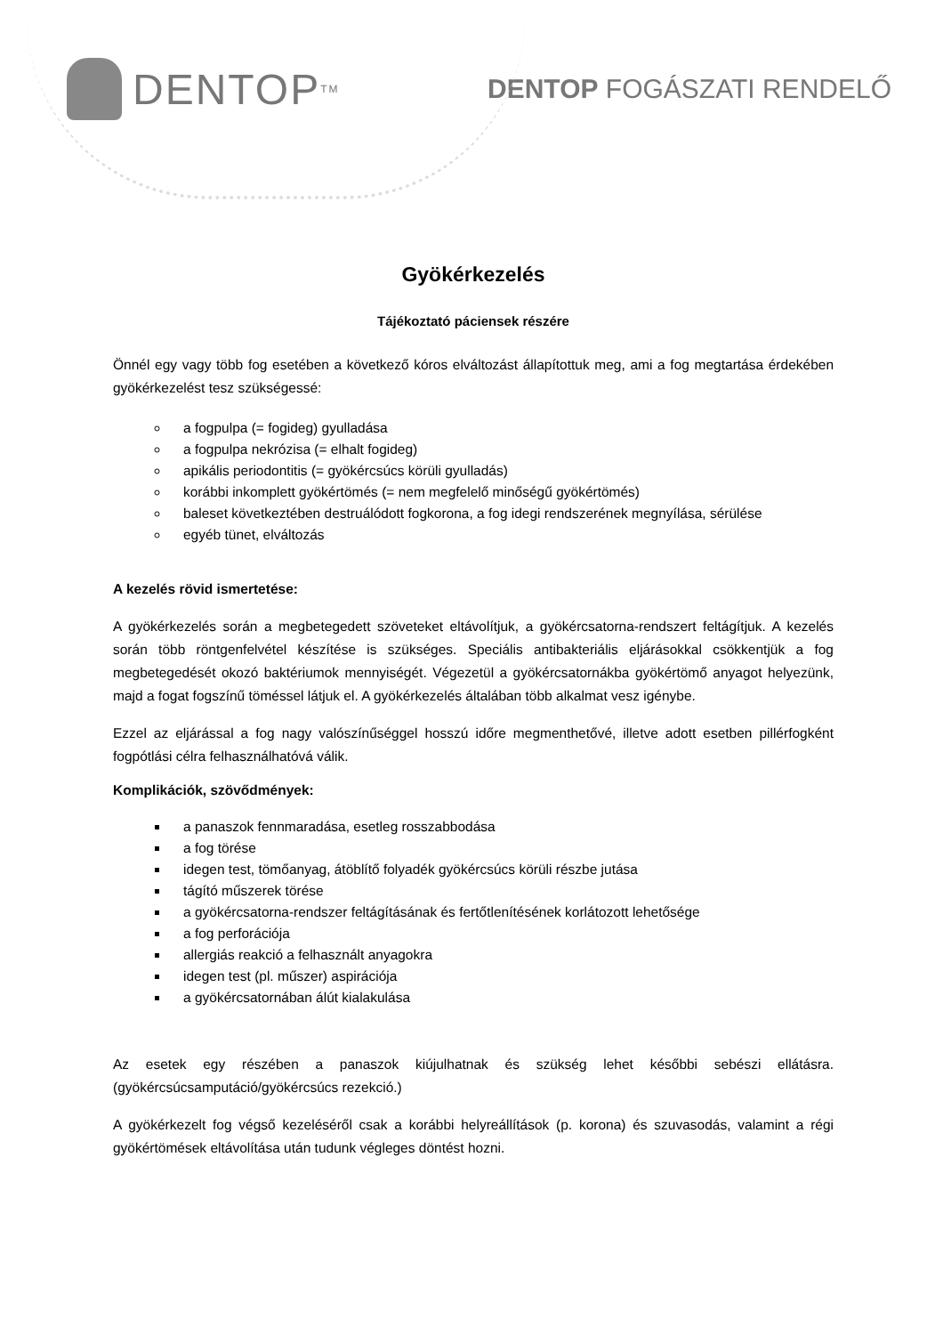DENTOP<sup>TM</sup>
DENTOP FOGÁSZATI RENDELŐ
Gyökérkezelés
Tájékoztató páciensek részére
Önnél egy vagy több fog esetében a következő kóros elváltozást állapítottuk meg, ami a fog megtartása érdekében gyökérkezelést tesz szükségessé:
a fogpulpa (= fogideg) gyulladása
a fogpulpa nekrózisa (= elhalt fogideg)
apikális periodontitis (= gyökércsúcs körüli gyulladás)
korábbi inkomplett gyökértömés (= nem megfelelő minőségű gyökértömés)
baleset következtében destruálódott fogkorona, a fog idegi rendszerének megnyílása, sérülése
egyéb tünet, elváltozás
A kezelés rövid ismertetése:
A gyökérkezelés során a megbetegedett szöveteket eltávolítjuk, a gyökércsatorna-rendszert feltágítjuk. A kezelés során több röntgenfelvétel készítése is szükséges. Speciális antibakteriális eljárásokkal csökkentjük a fog megbetegedését okozó baktériumok mennyiségét. Végezetül a gyökércsatornákba gyökértömő anyagot helyezünk, majd a fogat fogszínű töméssel látjuk el. A gyökérkezelés általában több alkalmat vesz igénybe.
Ezzel az eljárással a fog nagy valószínűséggel hosszú időre megmenthetővé, illetve adott esetben pillérfogként fogpótlási célra felhasználhatóvá válik.
Komplikációk, szövődmények:
a panaszok fennmaradása, esetleg rosszabbodása
a fog törése
idegen test, tömőanyag, átöblítő folyadék gyökércsúcs körüli részbe jutása
tágító műszerek törése
a gyökércsatorna-rendszer feltágításának és fertőtlenítésének korlátozott lehetősége
a fog perforációja
allergiás reakció a felhasznált anyagokra
idegen test (pl. műszer) aspirációja
a gyökércsatornában álút kialakulása
Az esetek egy részében a panaszok kiújulhatnak és szükség lehet későbbi sebészi ellátásra. (gyökércsúcsamputáció/gyökércsúcs rezekció.)
A gyökérkezelt fog végső kezeléséről csak a korábbi helyreállítások (p. korona) és szuvasodás, valamint a régi gyökértömések eltávolítása után tudunk végleges döntést hozni.